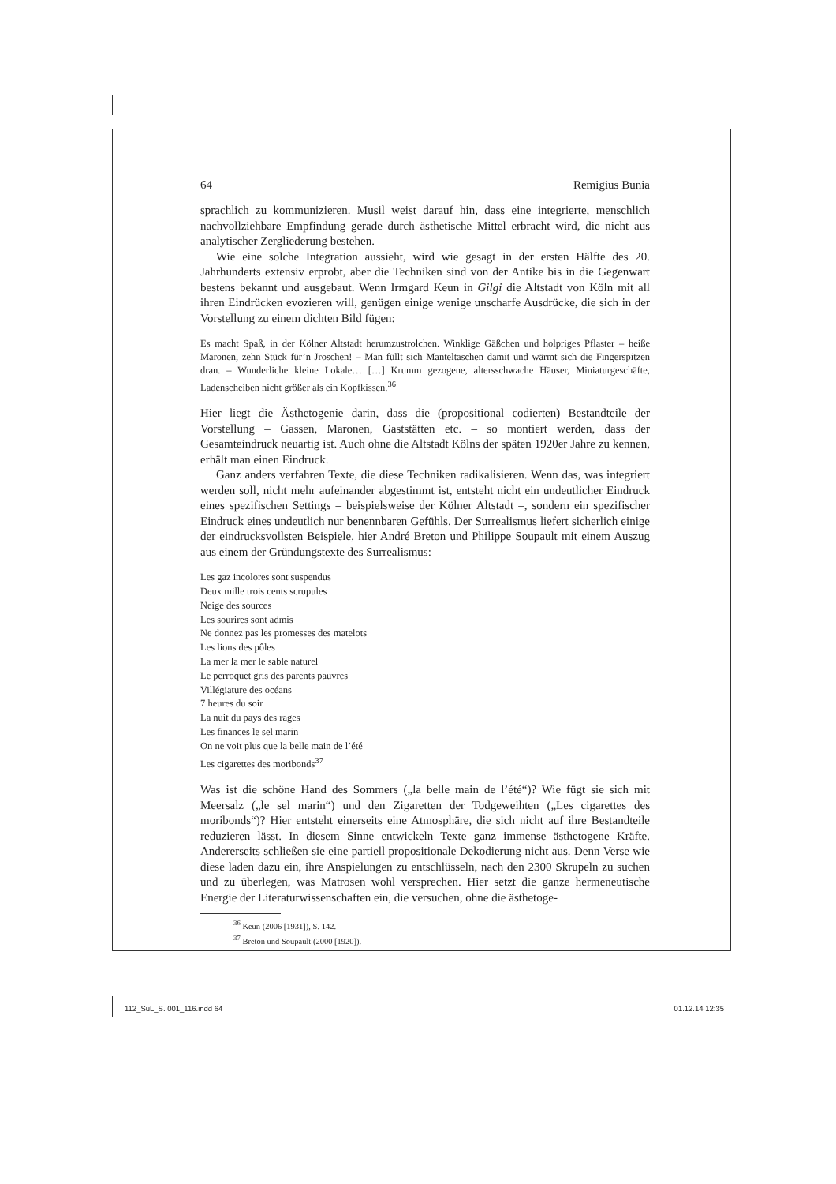64 Remigius Bunia
sprachlich zu kommunizieren. Musil weist darauf hin, dass eine integrierte, menschlich nachvollziehbare Empfindung gerade durch ästhetische Mittel erbracht wird, die nicht aus analytischer Zergliederung bestehen.
Wie eine solche Integration aussieht, wird wie gesagt in der ersten Hälfte des 20. Jahrhunderts extensiv erprobt, aber die Techniken sind von der Antike bis in die Gegenwart bestens bekannt und ausgebaut. Wenn Irmgard Keun in Gilgi die Altstadt von Köln mit all ihren Eindrücken evozieren will, genügen einige wenige unscharfe Ausdrücke, die sich in der Vorstellung zu einem dichten Bild fügen:
Es macht Spaß, in der Kölner Altstadt herumzustrolchen. Winklige Gäßchen und holpriges Pflaster – heiße Maronen, zehn Stück für’n Jroschen! – Man füllt sich Manteltaschen damit und wärmt sich die Fingerspitzen dran. – Wunderliche kleine Lokale… […] Krumm gezogene, altersschwache Häuser, Miniaturgeschäfte, Ladenscheiben nicht größer als ein Kopfkissen.<sup>36</sup>
Hier liegt die Ästhetogenie darin, dass die (propositional codierten) Bestandteile der Vorstellung – Gassen, Maronen, Gaststätten etc. – so montiert werden, dass der Gesamteindruck neuartig ist. Auch ohne die Altstadt Kölns der späten 1920er Jahre zu kennen, erhält man einen Eindruck.
Ganz anders verfahren Texte, die diese Techniken radikalisieren. Wenn das, was integriert werden soll, nicht mehr aufeinander abgestimmt ist, entsteht nicht ein undeutlicher Eindruck eines spezifischen Settings – beispielsweise der Kölner Altstadt –, sondern ein spezifischer Eindruck eines undeutlich nur benennbaren Gefühls. Der Surrealismus liefert sicherlich einige der eindrucksvollsten Beispiele, hier André Breton und Philippe Soupault mit einem Auszug aus einem der Gründungstexte des Surrealismus:
Les gaz incolores sont suspendus
Deux mille trois cents scrupules
Neige des sources
Les sourires sont admis
Ne donnez pas les promesses des matelots
Les lions des pôles
La mer la mer le sable naturel
Le perroquet gris des parents pauvres
Villégiature des océans
7 heures du soir
La nuit du pays des rages
Les finances le sel marin
On ne voit plus que la belle main de l’été
Les cigarettes des moribonds<sup>37</sup>
Was ist die schöne Hand des Sommers („la belle main de l’été“)? Wie fügt sie sich mit Meersalz („le sel marin“) und den Zigaretten der Todgeweihten („Les cigarettes des moribonds“)? Hier entsteht einerseits eine Atmosphäre, die sich nicht auf ihre Bestandteile reduzieren lässt. In diesem Sinne entwickeln Texte ganz immense ästhetogene Kräfte. Andererseits schließen sie eine partiell propositionale Dekodierung nicht aus. Denn Verse wie diese laden dazu ein, ihre Anspielungen zu entschlüsseln, nach den 2300 Skrupeln zu suchen und zu überlegen, was Matrosen wohl versprechen. Hier setzt die ganze hermeneutische Energie der Literaturwissenschaften ein, die versuchen, ohne die ästhetoge-
<sup>36</sup> Keun (2006 [1931]), S. 142.
<sup>37</sup> Breton und Soupault (2000 [1920]).
112_SuL_S. 001_116.indd 64 01.12.14 12:35